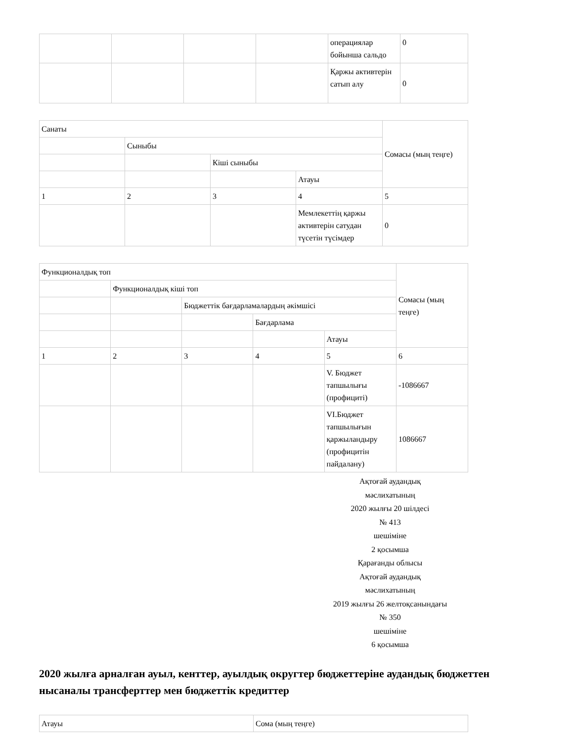| | | | | операциялар бойынша сальдо | 0 |
| | | | | Қаржы активтерін сатып алу | 0 |
| Санаты | | | | Сомасы (мың теңге) |
| | Сыныбы | | | |
| | | Кіші сыныбы | | |
| | | | Атауы | |
| 1 | 2 | 3 | 4 | 5 |
| | | | Мемлекеттің қаржы активтерін сатудан түсетін түсімдер | 0 |
| Функционалдық топ | | | | | Сомасы (мың теңге) |
| | Функционалдық кіші топ | | | | |
| | | Бюджеттік бағдарламалардың әкімшісі | | | |
| | | | Бағдарлама | | |
| | | | | Атауы | |
| 1 | 2 | 3 | 4 | 5 | 6 |
| | | | | V. Бюджет тапшылығы (профициті) | -1086667 |
| | | | | VI.Бюджет тапшылығын қаржыландыру (профицитін пайдалану) | 1086667 |
Ақтоғай аудандық
мәслихатының
2020 жылғы 20 шілдесі
№ 413
шешіміне
2 қосымша
Қарағанды облысы
Ақтоғай аудандық
мәслихатының
2019 жылғы 26 желтоқсанындағы
№ 350
шешіміне
6 қосымша
2020 жылға арналған ауыл, кенттер, ауылдық округтер бюджеттеріне аудандық бюджеттен нысаналы трансферттер мен бюджеттік кредиттер
| Атауы | Сома (мың теңге) |